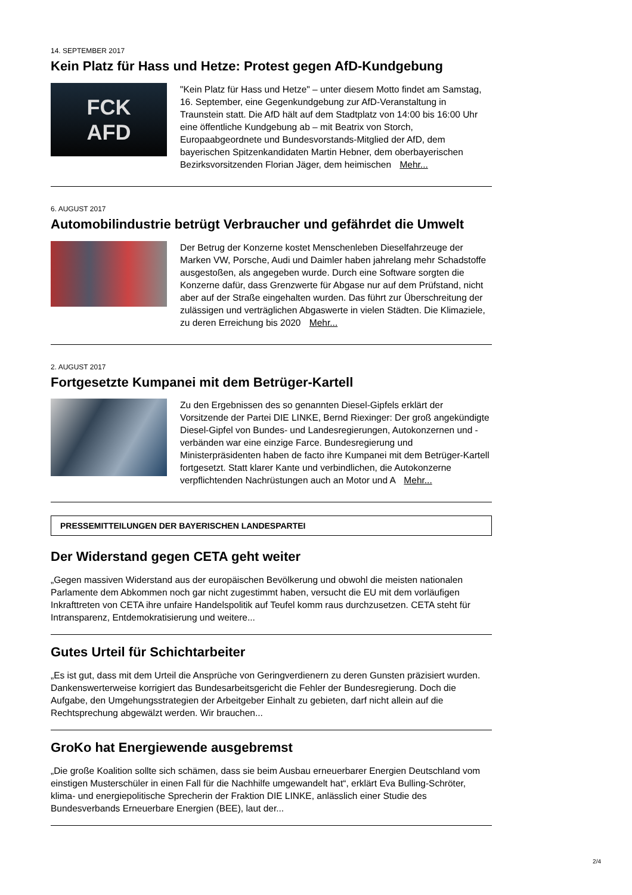14. SEPTEMBER 2017
Kein Platz für Hass und Hetze: Protest gegen AfD-Kundgebung
FCK
AFD
"Kein Platz für Hass und Hetze" – unter diesem Motto findet am Samstag, 16. September, eine Gegenkundgebung zur AfD-Veranstaltung in Traunstein statt. Die AfD hält auf dem Stadtplatz von 14:00 bis 16:00 Uhr eine öffentliche Kundgebung ab – mit Beatrix von Storch, Europaabgeordnete und Bundesvorstands-Mitglied der AfD, dem bayerischen Spitzenkandidaten Martin Hebner, dem oberbayerischen Bezirksvorsitzenden Florian Jäger, dem heimischen Mehr...
6. AUGUST 2017
Automobilindustrie betrügt Verbraucher und gefährdet die Umwelt
Der Betrug der Konzerne kostet Menschenleben Dieselfahrzeuge der Marken VW, Porsche, Audi und Daimler haben jahrelang mehr Schadstoffe ausgestoßen, als angegeben wurde. Durch eine Software sorgten die Konzerne dafür, dass Grenzwerte für Abgase nur auf dem Prüfstand, nicht aber auf der Straße eingehalten wurden. Das führt zur Überschreitung der zulässigen und verträglichen Abgaswerte in vielen Städten. Die Klimaziele, zu deren Erreichung bis 2020 Mehr...
2. AUGUST 2017
Fortgesetzte Kumpanei mit dem Betrüger-Kartell
Zu den Ergebnissen des so genannten Diesel-Gipfels erklärt der Vorsitzende der Partei DIE LINKE, Bernd Riexinger: Der groß angekündigte Diesel-Gipfel von Bundes- und Landesregierungen, Autokonzernen und -verbänden war eine einzige Farce. Bundesregierung und Ministerpräsidenten haben de facto ihre Kumpanei mit dem Betrüger-Kartell fortgesetzt. Statt klarer Kante und verbindlichen, die Autokonzerne verpflichtenden Nachrüstungen auch an Motor und A Mehr...
PRESSEMITTEILUNGEN DER BAYERISCHEN LANDESPARTEI
Der Widerstand gegen CETA geht weiter
„Gegen massiven Widerstand aus der europäischen Bevölkerung und obwohl die meisten nationalen Parlamente dem Abkommen noch gar nicht zugestimmt haben, versucht die EU mit dem vorläufigen Inkrafttreten von CETA ihre unfaire Handelspolitik auf Teufel komm raus durchzusetzen. CETA steht für Intransparenz, Entdemokratisierung und weitere...
Gutes Urteil für Schichtarbeiter
„Es ist gut, dass mit dem Urteil die Ansprüche von Geringverdienern zu deren Gunsten präzisiert wurden. Dankenswerterweise korrigiert das Bundesarbeitsgericht die Fehler der Bundesregierung. Doch die Aufgabe, den Umgehungsstrategien der Arbeitgeber Einhalt zu gebieten, darf nicht allein auf die Rechtsprechung abgewälzt werden. Wir brauchen...
GroKo hat Energiewende ausgebremst
„Die große Koalition sollte sich schämen, dass sie beim Ausbau erneuerbarer Energien Deutschland vom einstigen Musterschüler in einen Fall für die Nachhilfe umgewandelt hat“, erklärt Eva Bulling-Schröter, klima- und energiepolitische Sprecherin der Fraktion DIE LINKE, anlässlich einer Studie des Bundesverbands Erneuerbare Energien (BEE), laut der...
2/4